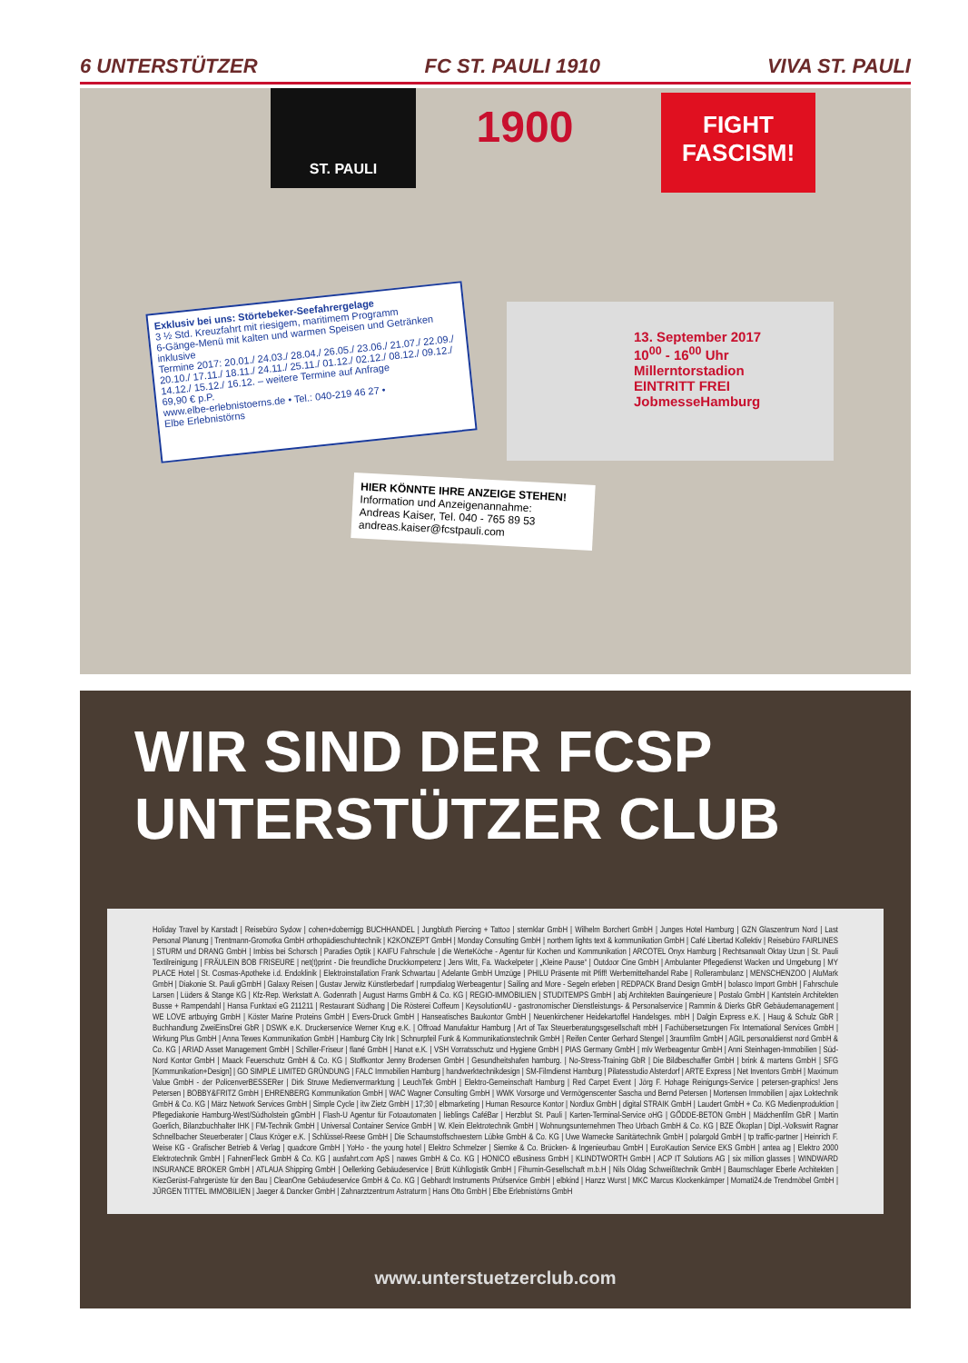6 UNTERSTÜTZER FC ST. PAULI 1910 VIVA ST. PAULI
ST. PAULI
1900
FIGHT FASCISM!
Exklusiv bei uns: Störtebeker-Seefahrergelage
3 ½ Std. Kreuzfahrt mit riesigem, maritimem Programm
6-Gänge-Menü mit kalten und warmen Speisen und Getränken inklusive
Termine 2017: 20.01./ 24.03./ 28.04./ 26.05./ 23.06./ 21.07./ 22.09./ 20.10./ 17.11./ 18.11./ 24.11./ 25.11./ 01.12./ 02.12./ 08.12./ 09.12./ 14.12./ 15.12./ 16.12. – weitere Termine auf Anfrage
69,90 € p.P.
www.elbe-erlebnistoerns.de • Tel.: 040-219 46 27 •
Elbe Erlebnistörns
13. September 2017
10<sup>00</sup> - 16<sup>00</sup> Uhr
Millerntorstadion
EINTRITT FREI
JobmesseHamburg
HIER KÖNNTE IHRE ANZEIGE STEHEN!
Information und Anzeigenannahme:
Andreas Kaiser, Tel. 040 - 765 89 53
andreas.kaiser@fcstpauli.com
WIR SIND DER FCSP UNTERSTÜTZER CLUB
Holiday Travel by Karstadt | Reisebüro Sydow | cohen+dobernigg BUCHHANDEL | Jungbluth Piercing + Tattoo | sternklar GmbH | Wilhelm Borchert GmbH | Junges Hotel Hamburg | GZN Glaszentrum Nord | Last Personal Planung | Trentmann-Gromotka GmbH orthopädieschuhtechnik | K2KONZEPT GmbH | Monday Consulting GmbH | northern lights text & kommunikation GmbH | Café Libertad Kollektiv | Reisebüro FAIRLINES | STURM und DRANG GmbH | Imbiss bei Schorsch | Paradies Optik | KAIFU Fahrschule | die WerteKöche - Agentur für Kochen und Kommunikation | ARCOTEL Onyx Hamburg | Rechtsanwalt Oktay Uzun | St. Pauli Textilreinigung | FRÄULEIN BOB FRISEURE | net(t)print - Die freundliche Druckkompetenz | Jens Witt, Fa. Wackelpeter | „Kleine Pause“ | Outdoor Cine GmbH | Ambulanter Pflegedienst Wacken und Umgebung | MY PLACE Hotel | St. Cosmas-Apotheke i.d. Endoklinik | Elektroinstallation Frank Schwartau | Adelante GmbH Umzüge | PHILU Präsente mit Pfiff! Werbemittelhandel Rabe | Rollerambulanz | MENSCHENZOO | AluMark GmbH | Diakonie St. Pauli gGmbH | Galaxy Reisen | Gustav Jerwitz Künstlerbedarf | rumpdialog Werbeagentur | Sailing and More - Segeln erleben | REDPACK Brand Design GmbH | bolasco Import GmbH | Fahrschule Larsen | Lüders & Stange KG | Kfz-Rep. Werkstatt A. Godenrath | August Harms GmbH & Co. KG | REGIO-IMMOBILIEN | STUDITEMPS GmbH | abj Architekten Bauingenieure | Postalo GmbH | Kantstein Architekten Busse + Rampendahl | Hansa Funktaxi eG 211211 | Restaurant Südhang | Die Rösterei Coffeum | Keysolution4U - gastronomischer Dienstleistungs- & Personalservice | Rammin & Dierks GbR Gebäudemanagement | WE LOVE artbuying GmbH | Köster Marine Proteins GmbH | Evers-Druck GmbH | Hanseatisches Baukontor GmbH | Neuenkirchener Heidekartoffel Handelsges. mbH | Dalgin Express e.K. | Haug & Schulz GbR | Buchhandlung ZweiEinsDrei GbR | DSWK e.K. Druckerservice Werner Krug e.K. | Offroad Manufaktur Hamburg | Art of Tax Steuerberatungsgesellschaft mbH | Fachübersetzungen Fix International Services GmbH | Wirkung Plus GmbH | Anna Tewes Kommunikation GmbH | Hamburg City Ink | Schnurpfeil Funk & Kommunikationstechnik GmbH | Reifen Center Gerhard Stengel | 3raumfilm GmbH | AGIL personaldienst nord GmbH & Co. KG | ARIAD Asset Management GmbH | Schiller-Friseur | flané GmbH | Hanot e.K. | VSH Vorratsschutz und Hygiene GmbH | PIAS Germany GmbH | mlv Werbeagentur GmbH | Anni Steinhagen-Immobilien | Süd-Nord Kontor GmbH | Maack Feuerschutz GmbH & Co. KG | Stoffkontor Jenny Brodersen GmbH | Gesundheitshafen hamburg. | No-Stress-Training GbR | Die Bildbeschaffer GmbH | brink & martens GmbH | SFG [Kommunikation+Design] | GO SIMPLE LIMITED GRÜNDUNG | FALC Immobilien Hamburg | handwerktechnikdesign | SM-Filmdienst Hamburg | Pilatesstudio Alsterdorf | ARTE Express | Net Inventors GmbH | Maximum Value GmbH - der PolicenverBESSERer | Dirk Struwe Medienvermarktung | LeuchTek GmbH | Elektro-Gemeinschaft Hamburg | Red Carpet Event | Jörg F. Hohage Reinigungs-Service | petersen-graphics! Jens Petersen | BOBBY&FRITZ GmbH | EHRENBERG Kommunikation GmbH | WAC Wagner Consulting GmbH | WWK Vorsorge und Vermögenscenter Sascha und Bernd Petersen | Mortensen Immobilien | ajax Loktechnik GmbH & Co. KG | März Network Services GmbH | Simple Cycle | itw Zietz GmbH | 17;30 | elbmarketing | Human Resource Kontor | Nordlux GmbH | digital STRAIK GmbH | Laudert GmbH + Co. KG Medienproduktion | Pflegediakonie Hamburg-West/Südholstein gGmbH | Flash-U Agentur für Fotoautomaten | lieblings CaféBar | Herzblut St. Pauli | Karten-Terminal-Service oHG | GÖDDE-BETON GmbH | Mädchenfilm GbR | Martin Goerlich, Bilanzbuchhalter IHK | FM-Technik GmbH | Universal Container Service GmbH | W. Klein Elektrotechnik GmbH | Wohnungsunternehmen Theo Urbach GmbH & Co. KG | BZE Ökoplan | Dipl.-Volkswirt Ragnar Schnellbacher Steuerberater | Claus Kröger e.K. | Schlüssel-Reese GmbH | Die Schaumstoffschwestern Lübke GmbH & Co. KG | Uwe Warnecke Sanitärtechnik GmbH | polargold GmbH | tp traffic-partner | Heinrich F. Weise KG - Grafischer Betrieb & Verlag | quadcore GmbH | YoHo - the young hotel | Elektro Schmelzer | Siemke & Co. Brücken- & Ingenieurbau GmbH | EuroKaution Service EKS GmbH | antea ag | Elektro 2000 Elektrotechnik GmbH | FahnenFleck GmbH & Co. KG | ausfahrt.com ApS | nawes GmbH & Co. KG | HONICO eBusiness GmbH | KLINDTWORTH GmbH | ACP IT Solutions AG | six million glasses | WINDWARD INSURANCE BROKER GmbH | ATLAUA Shipping GmbH | Oellerking Gebäudeservice | Brütt Kühllogistik GmbH | Fihumin-Gesellschaft m.b.H | Nils Oldag Schweißtechnik GmbH | Baumschlager Eberle Architekten | KiezGerüst-Fahrgerüste für den Bau | CleanOne Gebäudeservice GmbH & Co. KG | Gebhardt Instruments Prüfservice GmbH | elbkind | Hanzz Wurst | MKC Marcus Klockenkämper | Momati24.de Trendmöbel GmbH | JÜRGEN TITTEL IMMOBILIEN | Jaeger & Dancker GmbH | Zahnarztzentrum Astraturm | Hans Otto GmbH | Elbe Erlebnistörns GmbH
www.unterstuetzerclub.com